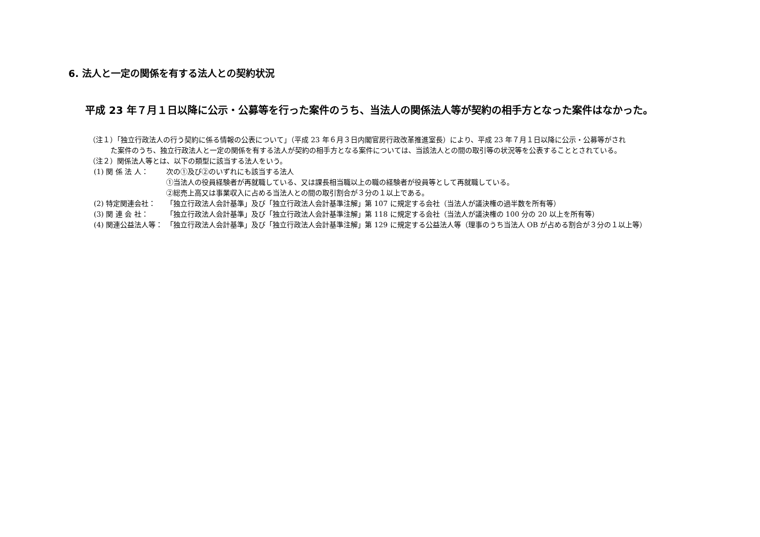6. 法人と一定の関係を有する法人との契約状況
平成 23 年７月１日以降に公示・公募等を行った案件のうち、当法人の関係法人等が契約の相手方となった案件はなかった。
（注１）「独立行政法人の行う契約に係る情報の公表について」（平成 23 年６月３日内閣官房行政改革推進室長）により、平成 23 年７月１日以降に公示・公募等がされ
た案件のうち、独立行政法人と一定の関係を有する法人が契約の相手方となる案件については、当該法人との間の取引等の状況等を公表することとされている。
（注２）関係法人等とは、以下の類型に該当する法人をいう。
(1) 関 係 法 人： 次の①及び②のいずれにも該当する法人
①当法人の役員経験者が再就職している、又は課長相当職以上の職の経験者が役員等として再就職している。
②総売上高又は事業収入に占める当法人との間の取引割合が３分の１以上である。
(2) 特定関連会社： 「独立行政法人会計基準」及び「独立行政法人会計基準注解」第 107 に規定する会社（当法人が議決権の過半数を所有等）
(3) 関 連 会 社： 「独立行政法人会計基準」及び「独立行政法人会計基準注解」第 118 に規定する会社（当法人が議決権の 100 分の 20 以上を所有等）
(4) 関連公益法人等： 「独立行政法人会計基準」及び「独立行政法人会計基準注解」第 129 に規定する公益法人等（理事のうち当法人 OB が占める割合が３分の１以上等）